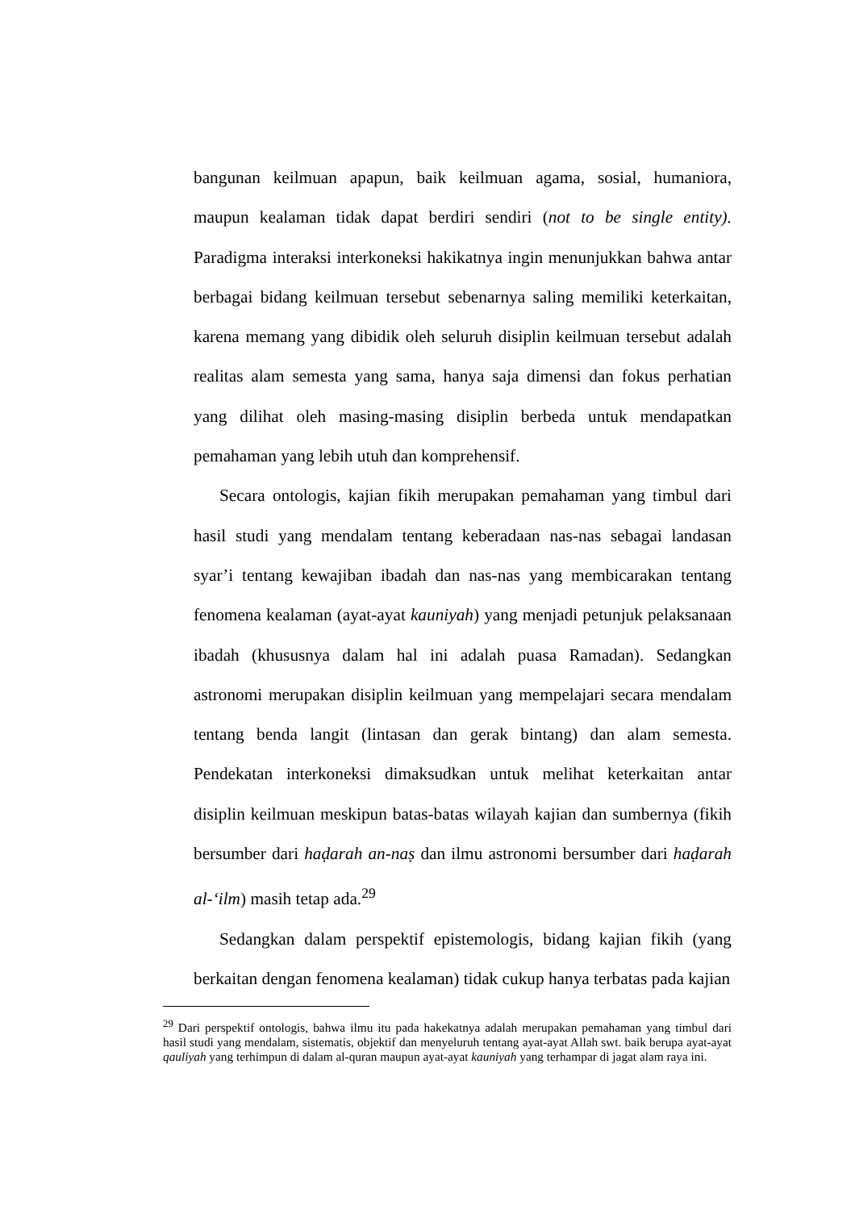bangunan keilmuan apapun, baik keilmuan agama, sosial, humaniora, maupun kealaman tidak dapat berdiri sendiri (not to be single entity). Paradigma interaksi interkoneksi hakikatnya ingin menunjukkan bahwa antar berbagai bidang keilmuan tersebut sebenarnya saling memiliki keterkaitan, karena memang yang dibidik oleh seluruh disiplin keilmuan tersebut adalah realitas alam semesta yang sama, hanya saja dimensi dan fokus perhatian yang dilihat oleh masing-masing disiplin berbeda untuk mendapatkan pemahaman yang lebih utuh dan komprehensif.
Secara ontologis, kajian fikih merupakan pemahaman yang timbul dari hasil studi yang mendalam tentang keberadaan nas-nas sebagai landasan syar’i tentang kewajiban ibadah dan nas-nas yang membicarakan tentang fenomena kealaman (ayat-ayat kauniyah) yang menjadi petunjuk pelaksanaan ibadah (khususnya dalam hal ini adalah puasa Ramadan). Sedangkan astronomi merupakan disiplin keilmuan yang mempelajari secara mendalam tentang benda langit (lintasan dan gerak bintang) dan alam semesta. Pendekatan interkoneksi dimaksudkan untuk melihat keterkaitan antar disiplin keilmuan meskipun batas-batas wilayah kajian dan sumbernya (fikih bersumber dari haḍarah an-naṣ dan ilmu astronomi bersumber dari haḍarah al-‘ilm) masih tetap ada.<sup>29</sup>
Sedangkan dalam perspektif epistemologis, bidang kajian fikih (yang berkaitan dengan fenomena kealaman) tidak cukup hanya terbatas pada kajian
<sup>29</sup> Dari perspektif ontologis, bahwa ilmu itu pada hakekatnya adalah merupakan pemahaman yang timbul dari hasil studi yang mendalam, sistematis, objektif dan menyeluruh tentang ayat-ayat Allah swt. baik berupa ayat-ayat qauliyah yang terhimpun di dalam al-quran maupun ayat-ayat kauniyah yang terhampar di jagat alam raya ini.